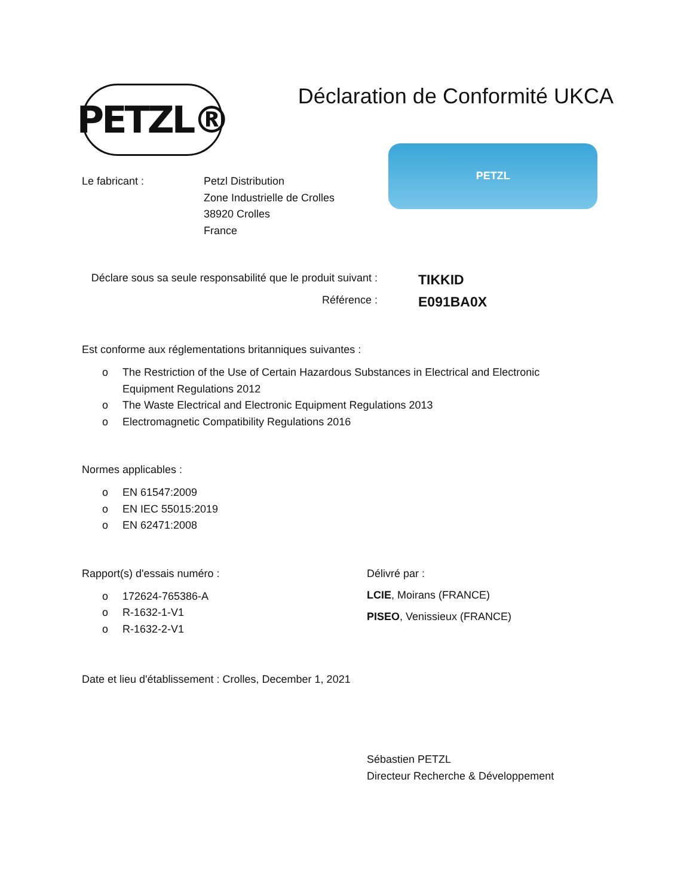PETZL®
Déclaration de Conformité UKCA
Le fabricant : Petzl Distribution
Zone Industrielle de Crolles
38920 Crolles
France
PETZL
Déclare sous sa seule responsabilité que le produit suivant :
TIKKID
Référence :
E091BA0X
Est conforme aux réglementations britanniques suivantes :
o The Restriction of the Use of Certain Hazardous Substances in Electrical and Electronic
Equipment Regulations 2012
o The Waste Electrical and Electronic Equipment Regulations 2013
o Electromagnetic Compatibility Regulations 2016
Normes applicables :
o EN 61547:2009
o EN IEC 55015:2019
o EN 62471:2008
Rapport(s) d'essais numéro :
o 172624-765386-A
o R-1632-1-V1
o R-1632-2-V1
Délivré par :
LCIE, Moirans (FRANCE)
PISEO, Venissieux (FRANCE)
Date et lieu d'établissement : Crolles, December 1, 2021
Sébastien PETZL
Directeur Recherche & Développement